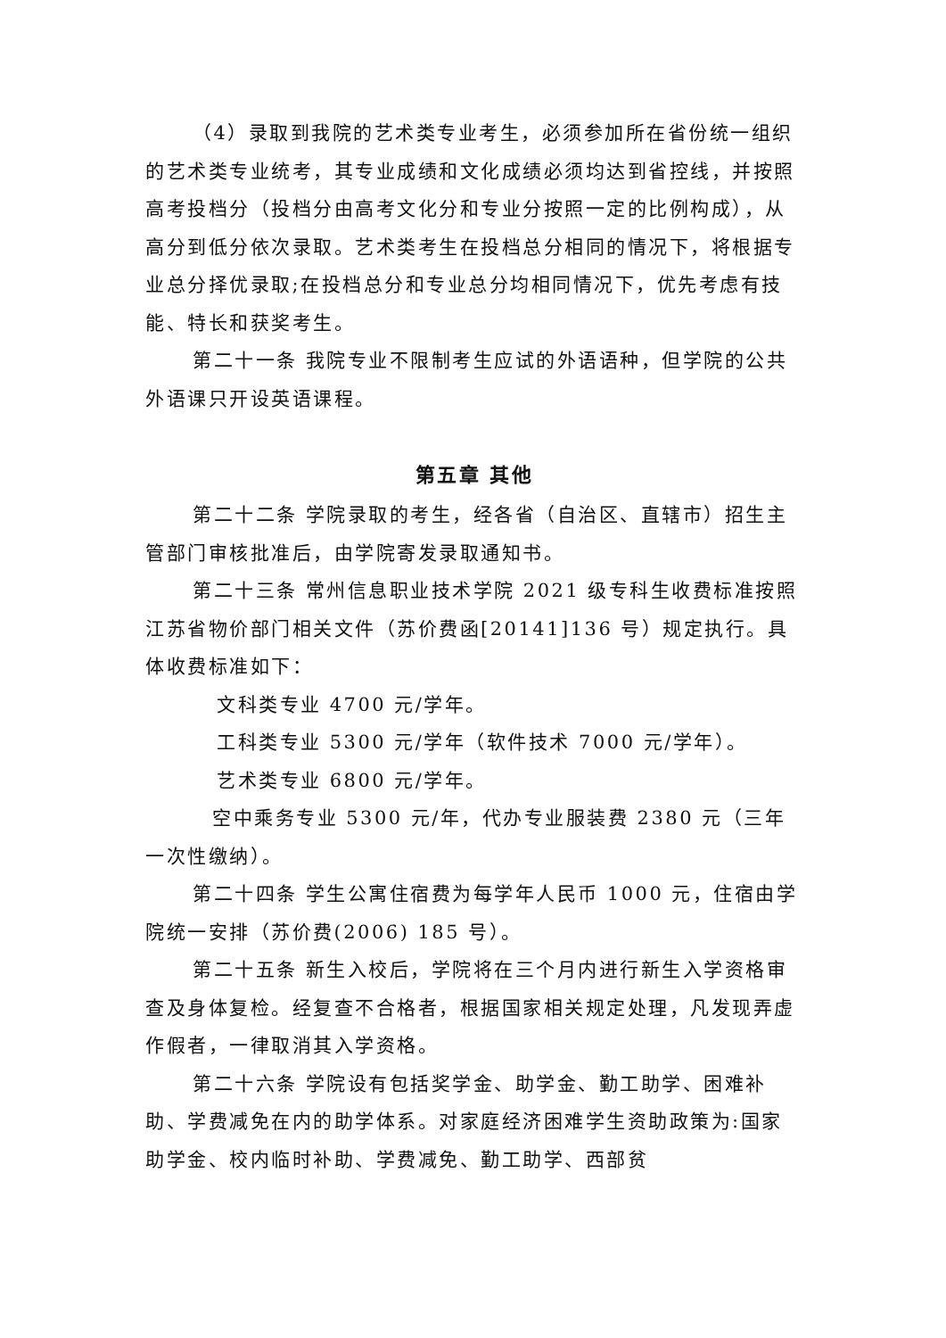（4）录取到我院的艺术类专业考生，必须参加所在省份统一组织的艺术类专业统考，其专业成绩和文化成绩必须均达到省控线，并按照高考投档分（投档分由高考文化分和专业分按照一定的比例构成），从高分到低分依次录取。艺术类考生在投档总分相同的情况下，将根据专业总分择优录取;在投档总分和专业总分均相同情况下，优先考虑有技能、特长和获奖考生。
第二十一条 我院专业不限制考生应试的外语语种，但学院的公共外语课只开设英语课程。
第五章 其他
第二十二条 学院录取的考生，经各省（自治区、直辖市）招生主管部门审核批准后，由学院寄发录取通知书。
第二十三条 常州信息职业技术学院 2021 级专科生收费标准按照江苏省物价部门相关文件（苏价费函[20141]136 号）规定执行。具体收费标准如下：
文科类专业 4700 元/学年。
工科类专业 5300 元/学年（软件技术 7000 元/学年）。
艺术类专业 6800 元/学年。
空中乘务专业 5300 元/年，代办专业服装费 2380 元（三年一次性缴纳）。
第二十四条 学生公寓住宿费为每学年人民币 1000 元，住宿由学院统一安排（苏价费(2006) 185 号）。
第二十五条 新生入校后，学院将在三个月内进行新生入学资格审查及身体复检。经复查不合格者，根据国家相关规定处理，凡发现弄虚作假者，一律取消其入学资格。
第二十六条 学院设有包括奖学金、助学金、勤工助学、困难补助、学费减免在内的助学体系。对家庭经济困难学生资助政策为:国家助学金、校内临时补助、学费减免、勤工助学、西部贫